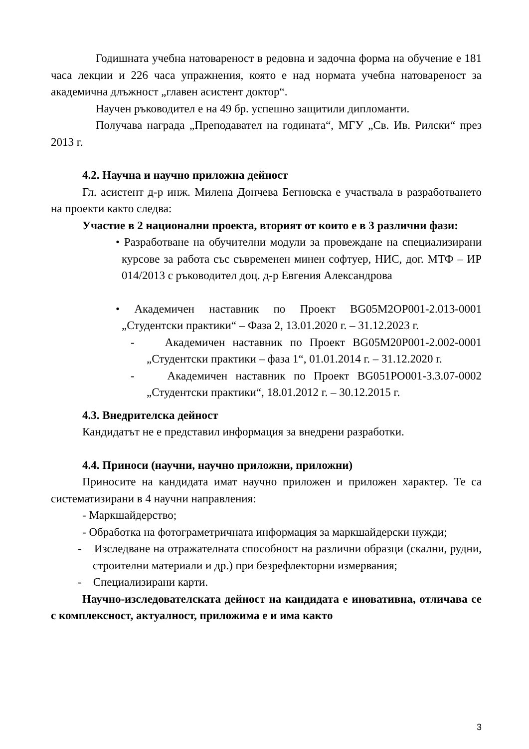Годишната учебна натовареност в редовна и задочна форма на обучение е 181 часа лекции и 226 часа упражнения, която е над нормата учебна натовареност за академична длъжност „главен асистент доктор“.
Научен ръководител е на 49 бр. успешно защитили дипломанти.
Получава награда „Преподавател на годината“, МГУ „Св. Ив. Рилски“ през 2013 г.
4.2. Научна и научно приложна дейност
Гл. асистент д-р инж. Милена Дончева Бегновска е участвала в разработването на проекти както следва:
Участие в 2 национални проекта, вторият от които е в 3 различни фази:
• Разработване на обучителни модули за провеждане на специализирани курсове за работа със съвременен минен софтуер, НИС, дог. МТФ – ИР 014/2013 с ръководител доц. д-р Евгения Александрова
• Академичен наставник по Проект BG05M2OP001-2.013-0001 „Студентски практики“ – Фаза 2, 13.01.2020 г. – 31.12.2023 г.
- Академичен наставник по Проект BG05M20P001-2.002-0001 „Студентски практики – фаза 1“, 01.01.2014 г. – 31.12.2020 г.
- Академичен наставник по Проект BG051PO001-3.3.07-0002 „Студентски практики“, 18.01.2012 г. – 30.12.2015 г.
4.3. Внедрителска дейност
Кандидатът не е представил информация за внедрени разработки.
4.4. Приноси (научни, научно приложни, приложни)
Приносите на кандидата имат научно приложен и приложен характер. Те са систематизирани в 4 научни направления:
- Маркшайдерство;
- Обработка на фотограметричната информация за маркшайдерски нужди;
- Изследване на отражателната способност на различни образци (скални, рудни, строителни материали и др.) при безрефлекторни измервания;
- Специализирани карти.
Научно-изследователската дейност на кандидата е иновативна, отличава се с комплексност, актуалност, приложима е и има както
3